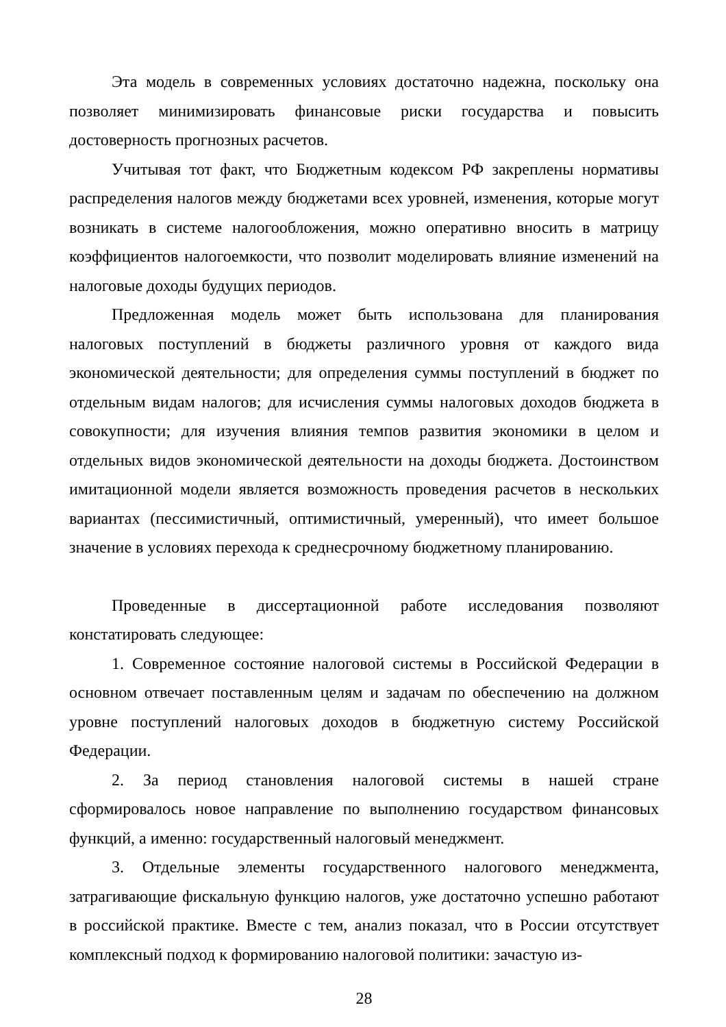Эта модель в современных условиях достаточно надежна, поскольку она позволяет минимизировать финансовые риски государства и повысить достоверность прогнозных расчетов.
Учитывая тот факт, что Бюджетным кодексом РФ закреплены нормативы распределения налогов между бюджетами всех уровней, изменения, которые могут возникать в системе налогообложения, можно оперативно вносить в матрицу коэффициентов налогоемкости, что позволит моделировать влияние изменений на налоговые доходы будущих периодов.
Предложенная модель может быть использована для планирования налоговых поступлений в бюджеты различного уровня от каждого вида экономической деятельности; для определения суммы поступлений в бюджет по отдельным видам налогов; для исчисления суммы налоговых доходов бюджета в совокупности; для изучения влияния темпов развития экономики в целом и отдельных видов экономической деятельности на доходы бюджета. Достоинством имитационной модели является возможность проведения расчетов в нескольких вариантах (пессимистичный, оптимистичный, умеренный), что имеет большое значение в условиях перехода к среднесрочному бюджетному планированию.
Проведенные в диссертационной работе исследования позволяют констатировать следующее:
1. Современное состояние налоговой системы в Российской Федерации в основном отвечает поставленным целям и задачам по обеспечению на должном уровне поступлений налоговых доходов в бюджетную систему Российской Федерации.
2. За период становления налоговой системы в нашей стране сформировалось новое направление по выполнению государством финансовых функций, а именно: государственный налоговый менеджмент.
3. Отдельные элементы государственного налогового менеджмента, затрагивающие фискальную функцию налогов, уже достаточно успешно работают в российской практике. Вместе с тем, анализ показал, что в России отсутствует комплексный подход к формированию налоговой политики: зачастую из-
28